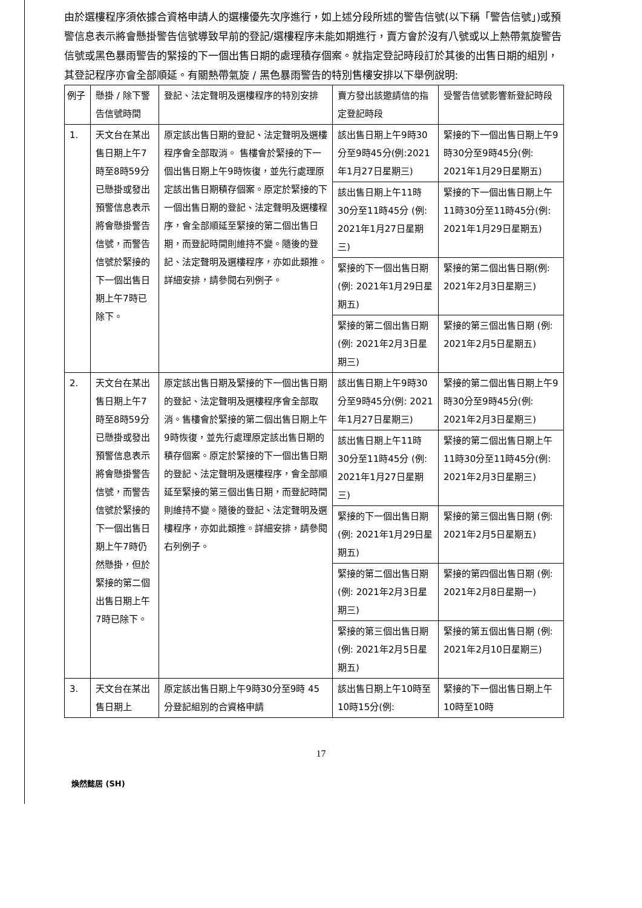由於選樓程序須依據合資格申請人的選樓優先次序進行，如上述分段所述的警告信號(以下稱「警告信號」)或預警信息表示將會懸掛警告信號導致早前的登記/選樓程序未能如期進行，賣方會於沒有八號或以上熱帶氣旋警告信號或黑色暴雨警告的緊接的下一個出售日期的處理積存個案。就指定登記時段訂於其後的出售日期的組別，其登記程序亦會全部順延。有關熱帶氣旋 / 黑色暴雨警告的特別售樓安排以下舉例說明:
| 例子 | 懸掛 / 除下警告信號時間 | 登記、法定聲明及選樓程序的特別安排 | 賣方發出該邀請信的指定登記時段 | 受警告信號影響新登記時段 |
| --- | --- | --- | --- | --- |
| 1. | 天文台在某出售日期上午7時至8時59分已懸掛或發出預警信息表示將會懸掛警告信號，而警告信號於緊接的下一個出售日期上午7時已除下。 | 原定該出售日期的登記、法定聲明及選樓程序會全部取消。 售樓會於緊接的下一個出售日期上午9時恢復，並先行處理原定該出售日期積存個案。原定於緊接的下一個出售日期的登記、法定聲明及選樓程序，會全部順延至緊接的第二個出售日期，而登記時間則維持不變。隨後的登記、法定聲明及選樓程序，亦如此類推。 詳細安排，請參閱右列例子。 | 該出售日期上午9時30分至9時45分(例:2021年1月27日星期三) | 緊接的下一個出售日期上午9時30分至9時45分(例: 2021年1月29日星期五) |
| | | | 該出售日期上午11時30分至11時45分 (例: 2021年1月27日星期三) | 緊接的下一個出售日期上午11時30分至11時45分(例: 2021年1月29日星期五) |
| | | | 緊接的下一個出售日期 (例: 2021年1月29日星期五) | 緊接的第二個出售日期(例: 2021年2月3日星期三) |
| | | | 緊接的第二個出售日期 (例: 2021年2月3日星期三) | 緊接的第三個出售日期 (例: 2021年2月5日星期五) |
| 2. | 天文台在某出售日期上午7時至8時59分已懸掛或發出預警信息表示將會懸掛警告信號，而警告信號於緊接的下一個出售日期上午7時仍然懸掛，但於緊接的第二個出售日期上午7時已除下。 | 原定該出售日期及緊接的下一個出售日期的登記、法定聲明及選樓程序會全部取消。售樓會於緊接的第二個出售日期上午9時恢復，並先行處理原定該出售日期的積存個案。原定於緊接的下一個出售日期的登記、法定聲明及選樓程序，會全部順延至緊接的第三個出售日期，而登記時間則維持不變。隨後的登記、法定聲明及選樓程序，亦如此類推。詳細安排，請參閱右列例子。 | 該出售日期上午9時30分至9時45分(例: 2021年1月27日星期三) | 緊接的第二個出售日期上午9時30分至9時45分(例: 2021年2月3日星期三) |
| | | | 該出售日期上午11時30分至11時45分 (例: 2021年1月27日星期三) | 緊接的第二個出售日期上午11時30分至11時45分(例: 2021年2月3日星期三) |
| | | | 緊接的下一個出售日期(例: 2021年1月29日星期五) | 緊接的第三個出售日期 (例: 2021年2月5日星期五) |
| | | | 緊接的第二個出售日期 (例: 2021年2月3日星期三) | 緊接的第四個出售日期 (例: 2021年2月8日星期一) |
| | | | 緊接的第三個出售日期(例: 2021年2月5日星期五) | 緊接的第五個出售日期 (例: 2021年2月10日星期三) |
| 3. | 天文台在某出售日期上 | 原定該出售日期上午9時30分至9時 45 分登記組別的合資格申請 | 該出售日期上午10時至10時15分(例: | 緊接的下一個出售日期上午10時至10時 |
17
煥然懿居 (SH)